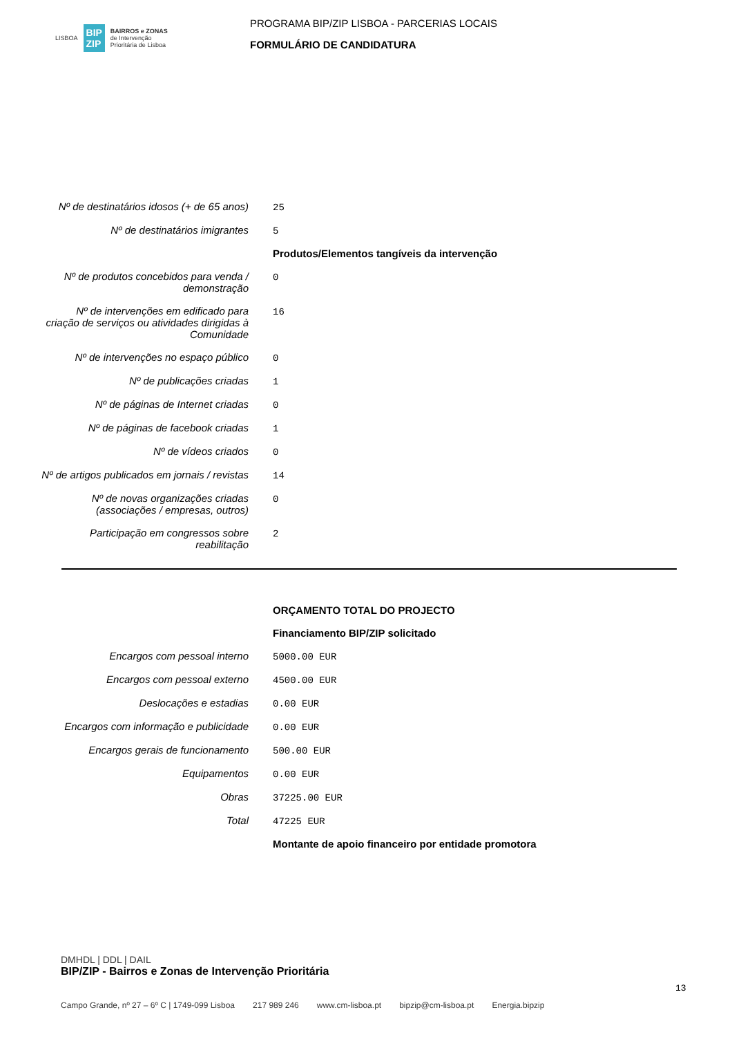LISBOA BIP
ZIP BAIRROS e ZONAS
de Intervenção
Prioritária de Lisboa
PROGRAMA BIP/ZIP LISBOA - PARCERIAS LOCAIS
FORMULÁRIO DE CANDIDATURA
| Nº de destinatários idosos (+ de 65 anos) | 25 |
| Nº de destinatários imigrantes | 5 |
| | Produtos/Elementos tangíveis da intervenção |
| Nº de produtos concebidos para venda / demonstração | 0 |
| Nº de intervenções em edificado para criação de serviços ou atividades dirigidas à Comunidade | 16 |
| Nº de intervenções no espaço público | 0 |
| Nº de publicações criadas | 1 |
| Nº de páginas de Internet criadas | 0 |
| Nº de páginas de facebook criadas | 1 |
| Nº de vídeos criados | 0 |
| Nº de artigos publicados em jornais / revistas | 14 |
| Nº de novas organizações criadas (associações / empresas, outros) | 0 |
| Participação em congressos sobre reabilitação | 2 |
| | ORÇAMENTO TOTAL DO PROJECTO |
| | Financiamento BIP/ZIP solicitado |
| Encargos com pessoal interno | 5000.00 EUR |
| Encargos com pessoal externo | 4500.00 EUR |
| Deslocações e estadias | 0.00 EUR |
| Encargos com informação e publicidade | 0.00 EUR |
| Encargos gerais de funcionamento | 500.00 EUR |
| Equipamentos | 0.00 EUR |
| Obras | 37225.00 EUR |
| Total | 47225 EUR |
| | Montante de apoio financeiro por entidade promotora |
DMHDL | DDL | DAIL
BIP/ZIP - Bairros e Zonas de Intervenção Prioritária
13
Campo Grande, nº 27 – 6º C | 1749-099 Lisboa 217 989 246 www.cm-lisboa.pt bipzip@cm-lisboa.pt Energia.bipzip